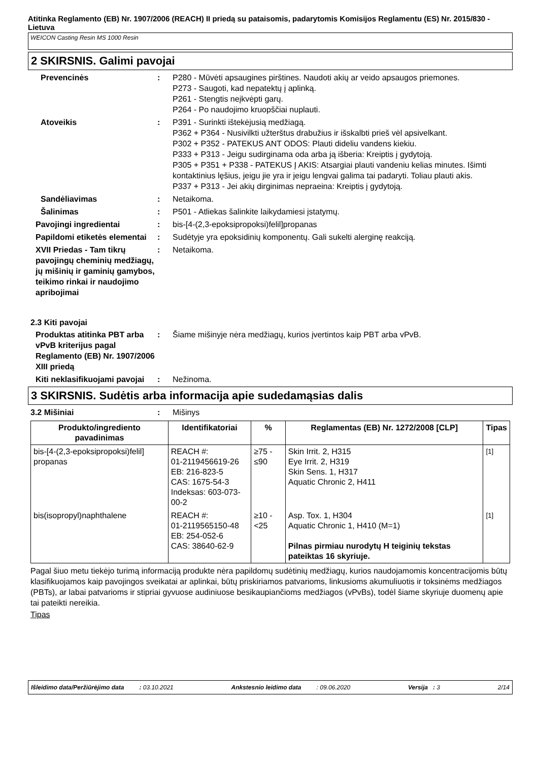Atitinka Reglamento (EB) Nr. 1907/2006 (REACH) II priedą su pataisomis, padarytomis Komisijos Reglamentu (ES) Nr. 2015/830 - Lietuva
WEICON Casting Resin MS 1000 Resin
2 SKIRSNIS. Galimi pavojai
Prevencinės : P280 - Mūvėti apsaugines pirštines. Naudoti akių ar veido apsaugos priemones.
P273 - Saugoti, kad nepatektų į aplinką.
P261 - Stengtis neįkvėpti garų.
P264 - Po naudojimo kruopščiai nuplauti.
Atoveikis : P391 - Surinkti ištekėjusią medžiagą.
P362 + P364 - Nusivilkti užterštus drabužius ir išskalbti prieš vėl apsivelkant.
P302 + P352 - PATEKUS ANT ODOS: Plauti dideliu vandens kiekiu.
P333 + P313 - Jeigu sudirginama oda arba ją išberia: Kreiptis į gydytoją.
P305 + P351 + P338 - PATEKUS Į AKIS: Atsargiai plauti vandeniu kelias minutes. Išimti kontaktinius lęšius, jeigu jie yra ir jeigu lengvai galima tai padaryti. Toliau plauti akis.
P337 + P313 - Jei akių dirginimas nepraeina: Kreiptis į gydytoją.
Sandėliavimas : Netaikoma.
Šalinimas : P501 - Atliekas šalinkite laikydamiesi įstatymų.
Pavojingi ingredientai : bis-[4-(2,3-epoksipropoksi)felil]propanas
Papildomi etiketės elementai
: Sudėtyje yra epoksidinių komponentų. Gali sukelti alerginę reakciją.
XVII Priedas - Tam tikrų pavojingų cheminių medžiagų, jų mišinių ir gaminių gamybos, teikimo rinkai ir naudojimo apribojimai
: Netaikoma.
2.3 Kiti pavojai
Produktas atitinka PBT arba vPvB kriterijus pagal Reglamento (EB) Nr. 1907/2006 XIII priedą
: Šiame mišinyje nėra medžiagų, kurios įvertintos kaip PBT arba vPvB.
Kiti neklasifikuojami pavojai
: Nežinoma.
3 SKIRSNIS. Sudėtis arba informacija apie sudedamąsias dalis
3.2 Mišiniai : Mišinys
| Produkto/ingrediento pavadinimas | Identifikatoriai | % | Reglamentas (EB) Nr. 1272/2008 [CLP] | Tipas |
| --- | --- | --- | --- | --- |
| bis-[4-(2,3-epoksipropoksi)felil] propanas | REACH #: 01-2119456619-26 EB: 216-823-5 CAS: 1675-54-3 Indeksas: 603-073-00-2 | ≥75 - ≤90 | Skin Irrit. 2, H315 Eye Irrit. 2, H319 Skin Sens. 1, H317 Aquatic Chronic 2, H411 | <sup>[1]</sup> |
| bis(isopropyl)naphthalene | REACH #: 01-2119565150-48 EB: 254-052-6 CAS: 38640-62-9 | ≥10 - <25 | Asp. Tox. 1, H304 Aquatic Chronic 1, H410 (M=1) Pilnas pirmiau nurodytų H teiginių tekstas pateiktas 16 skyriuje. | <sup>[1]</sup> |
Pagal šiuo metu tiekėjo turimą informaciją produkte nėra papildomų sudėtinių medžiagų, kurios naudojamomis koncentracijomis būtų klasifikuojamos kaip pavojingos sveikatai ar aplinkai, būtų priskiriamos patvarioms, linkusioms akumuliuotis ir toksinėms medžiagos (PBTs), ar labai patvarioms ir stipriai gyvuose audiniuose besikaupiančioms medžiagos (vPvBs), todėl šiame skyriuje duomenų apie tai pateikti nereikia.
Tipas
Išleidimo data/Peržiūrėjimo data : 03.10.2021 Ankstesnio leidimo data : 09.06.2020 Versija : 3 2/14